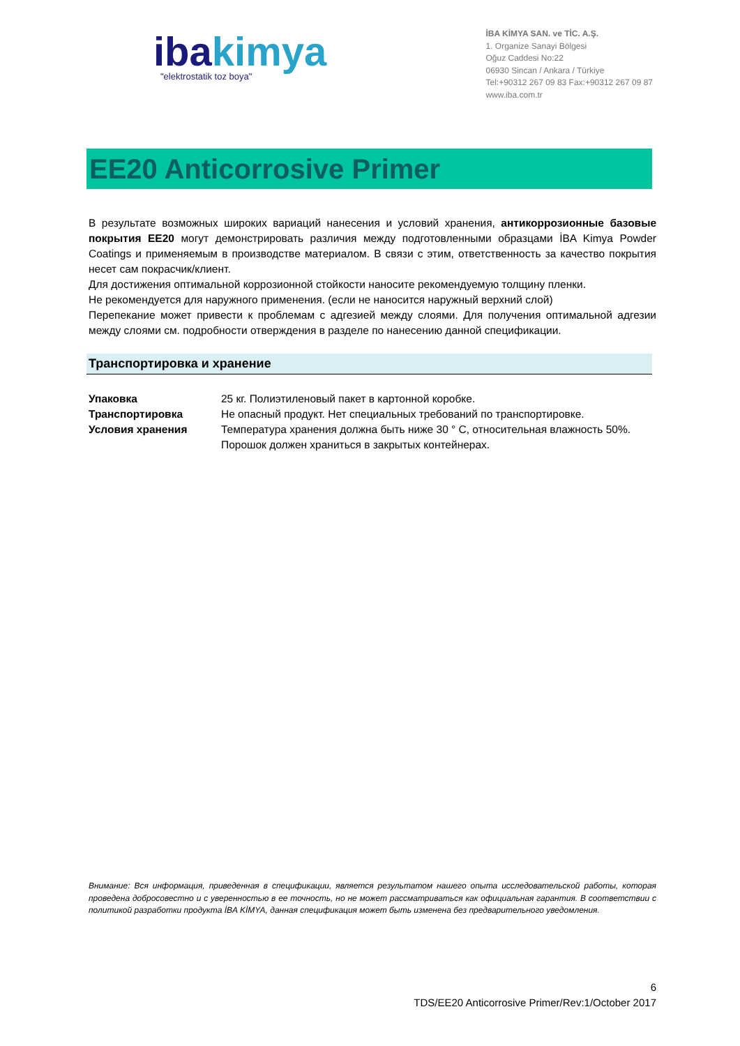ibakimya
"elektrostatik toz boya"
İBA KİMYA SAN. ve TİC. A.Ş.
1. Organize Sanayi Bölgesi
Oğuz Caddesi No:22
06930 Sincan / Ankara / Türkiye
Tel:+90312 267 09 83 Fax:+90312 267 09 87
www.iba.com.tr
EE20 Anticorrosive Primer
В результате возможных широких вариаций нанесения и условий хранения, антикоррозионные базовые покрытия EE20 могут демонстрировать различия между подготовленными образцами İBA Kimya Powder Coatings и применяемым в производстве материалом. В связи с этим, ответственность за качество покрытия несет сам покрасчик/клиент.
Для достижения оптимальной коррозионной стойкости наносите рекомендуемую толщину пленки.
Не рекомендуется для наружного применения. (если не наносится наружный верхний слой)
Перепекание может привести к проблемам с адгезией между слоями. Для получения оптимальной адгезии между слоями см. подробности отверждения в разделе по нанесению данной спецификации.
Транспортировка и хранение
| Упаковка | 25 кг. Полиэтиленовый пакет в картонной коробке. |
| Транспортировка | Не опасный продукт. Нет специальных требований по транспортировке. |
| Условия хранения | Температура хранения должна быть ниже 30 ° C, относительная влажность 50%. Порошок должен храниться в закрытых контейнерах. |
Внимание: Вся информация, приведенная в спецификации, является результатом нашего опыта исследовательской работы, которая проведена добросовестно и с уверенностью в ее точность, но не может рассматриваться как официальная гарантия. В соответствии с политикой разработки продукта İBA KİMYA, данная спецификация может быть изменена без предварительного уведомления.
6
TDS/EE20 Anticorrosive Primer/Rev:1/October 2017